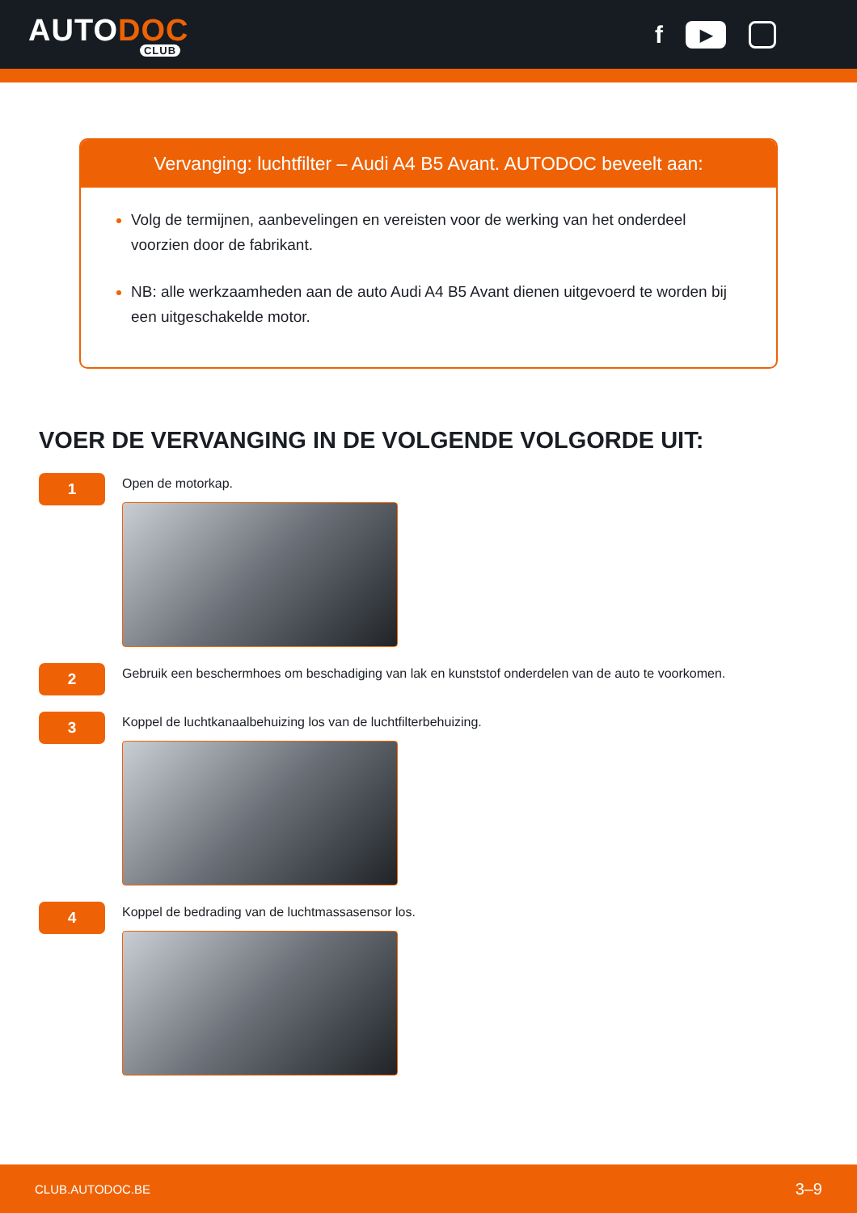AUTODOC
CLUB
f
▶
Vervanging: luchtfilter – Audi A4 B5 Avant. AUTODOC beveelt aan:
Volg de termijnen, aanbevelingen en vereisten voor de werking van het onderdeel voorzien door de fabrikant.
NB: alle werkzaamheden aan de auto Audi A4 B5 Avant dienen uitgevoerd te worden bij een uitgeschakelde motor.
VOER DE VERVANGING IN DE VOLGENDE VOLGORDE UIT:
1
Open de motorkap.
2
Gebruik een beschermhoes om beschadiging van lak en kunststof onderdelen van de auto te voorkomen.
3
Koppel de luchtkanaalbehuizing los van de luchtfilterbehuizing.
4
Koppel de bedrading van de luchtmassasensor los.
CLUB.AUTODOC.BE 3–9